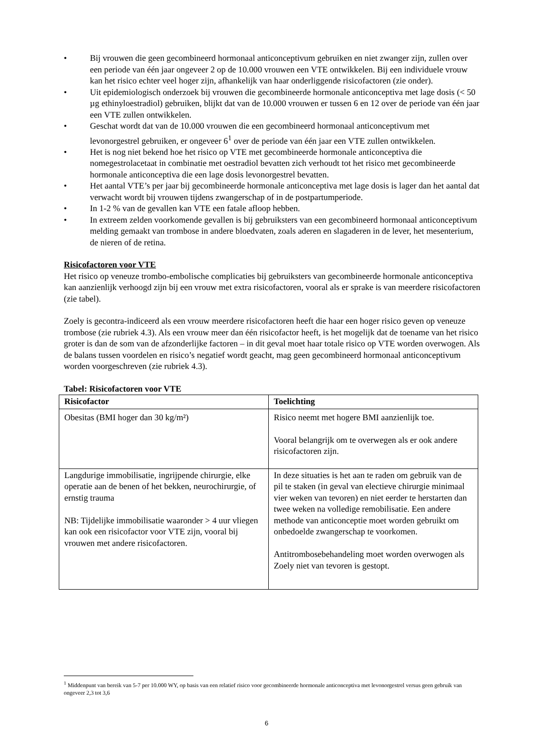• Bij vrouwen die geen gecombineerd hormonaal anticonceptivum gebruiken en niet zwanger zijn, zullen over een periode van één jaar ongeveer 2 op de 10.000 vrouwen een VTE ontwikkelen. Bij een individuele vrouw kan het risico echter veel hoger zijn, afhankelijk van haar onderliggende risicofactoren (zie onder).
• Uit epidemiologisch onderzoek bij vrouwen die gecombineerde hormonale anticonceptiva met lage dosis (< 50 µg ethinyloestradiol) gebruiken, blijkt dat van de 10.000 vrouwen er tussen 6 en 12 over de periode van één jaar een VTE zullen ontwikkelen.
• Geschat wordt dat van de 10.000 vrouwen die een gecombineerd hormonaal anticonceptivum met levonorgestrel gebruiken, er ongeveer 6<sup>1</sup> over de periode van één jaar een VTE zullen ontwikkelen.
• Het is nog niet bekend hoe het risico op VTE met gecombineerde hormonale anticonceptiva die nomegestrolacetaat in combinatie met oestradiol bevatten zich verhoudt tot het risico met gecombineerde hormonale anticonceptiva die een lage dosis levonorgestrel bevatten.
• Het aantal VTE’s per jaar bij gecombineerde hormonale anticonceptiva met lage dosis is lager dan het aantal dat verwacht wordt bij vrouwen tijdens zwangerschap of in de postpartumperiode.
• In 1-2 % van de gevallen kan VTE een fatale afloop hebben.
• In extreem zelden voorkomende gevallen is bij gebruiksters van een gecombineerd hormonaal anticonceptivum melding gemaakt van trombose in andere bloedvaten, zoals aderen en slagaderen in de lever, het mesenterium, de nieren of de retina.
Risicofactoren voor VTE
Het risico op veneuze trombo-embolische complicaties bij gebruiksters van gecombineerde hormonale anticonceptiva kan aanzienlijk verhoogd zijn bij een vrouw met extra risicofactoren, vooral als er sprake is van meerdere risicofactoren (zie tabel).
Zoely is gecontra-indiceerd als een vrouw meerdere risicofactoren heeft die haar een hoger risico geven op veneuze trombose (zie rubriek 4.3). Als een vrouw meer dan één risicofactor heeft, is het mogelijk dat de toename van het risico groter is dan de som van de afzonderlijke factoren – in dit geval moet haar totale risico op VTE worden overwogen. Als de balans tussen voordelen en risico’s negatief wordt geacht, mag geen gecombineerd hormonaal anticonceptivum worden voorgeschreven (zie rubriek 4.3).
Tabel: Risicofactoren voor VTE
| Risicofactor | Toelichting |
| --- | --- |
| Obesitas (BMI hoger dan 30 kg/m²) | Risico neemt met hogere BMI aanzienlijk toe. Vooral belangrijk om te overwegen als er ook andere risicofactoren zijn. |
| Langdurige immobilisatie, ingrijpende chirurgie, elke operatie aan de benen of het bekken, neurochirurgie, of ernstig trauma NB: Tijdelijke immobilisatie waaronder > 4 uur vliegen kan ook een risicofactor voor VTE zijn, vooral bij vrouwen met andere risicofactoren. | In deze situaties is het aan te raden om gebruik van de pil te staken (in geval van electieve chirurgie minimaal vier weken van tevoren) en niet eerder te herstarten dan twee weken na volledige remobilisatie. Een andere methode van anticonceptie moet worden gebruikt om onbedoelde zwangerschap te voorkomen. Antitrombosebehandeling moet worden overwogen als Zoely niet van tevoren is gestopt. |
<sup>1</sup> Middenpunt van bereik van 5-7 per 10.000 WY, op basis van een relatief risico voor gecombineerde hormonale anticonceptiva met levonorgestrel versus geen gebruik van ongeveer 2,3 tot 3,6
6